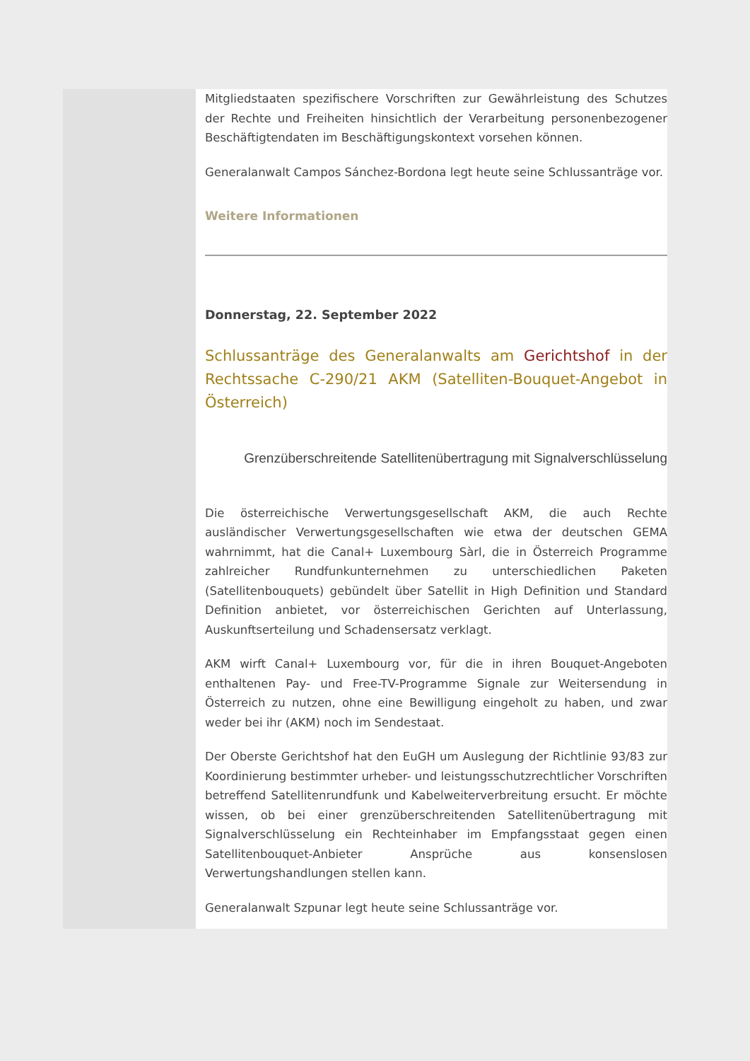Mitgliedstaaten spezifischere Vorschriften zur Gewährleistung des Schutzes der Rechte und Freiheiten hinsichtlich der Verarbeitung personenbezogener Beschäftigtendaten im Beschäftigungskontext vorsehen können.
Generalanwalt Campos Sánchez-Bordona legt heute seine Schlussanträge vor.
Weitere Informationen
Donnerstag, 22. September 2022
Schlussanträge des Generalanwalts am Gerichtshof in der Rechtssache C-290/21 AKM (Satelliten-Bouquet-Angebot in Österreich)
Grenzüberschreitende Satellitenübertragung mit Signalverschlüsselung
Die österreichische Verwertungsgesellschaft AKM, die auch Rechte ausländischer Verwertungsgesellschaften wie etwa der deutschen GEMA wahrnimmt, hat die Canal+ Luxembourg Sàrl, die in Österreich Programme zahlreicher Rundfunkunternehmen zu unterschiedlichen Paketen (Satellitenbouquets) gebündelt über Satellit in High Definition und Standard Definition anbietet, vor österreichischen Gerichten auf Unterlassung, Auskunftserteilung und Schadensersatz verklagt.
AKM wirft Canal+ Luxembourg vor, für die in ihren Bouquet-Angeboten enthaltenen Pay- und Free-TV-Programme Signale zur Weitersendung in Österreich zu nutzen, ohne eine Bewilligung eingeholt zu haben, und zwar weder bei ihr (AKM) noch im Sendestaat.
Der Oberste Gerichtshof hat den EuGH um Auslegung der Richtlinie 93/83 zur Koordinierung bestimmter urheber- und leistungsschutzrechtlicher Vorschriften betreffend Satellitenrundfunk und Kabelweiterverbreitung ersucht. Er möchte wissen, ob bei einer grenzüberschreitenden Satellitenübertragung mit Signalverschlüsselung ein Rechteinhaber im Empfangsstaat gegen einen Satellitenbouquet-Anbieter Ansprüche aus konsenslosen Verwertungshandlungen stellen kann.
Generalanwalt Szpunar legt heute seine Schlussanträge vor.